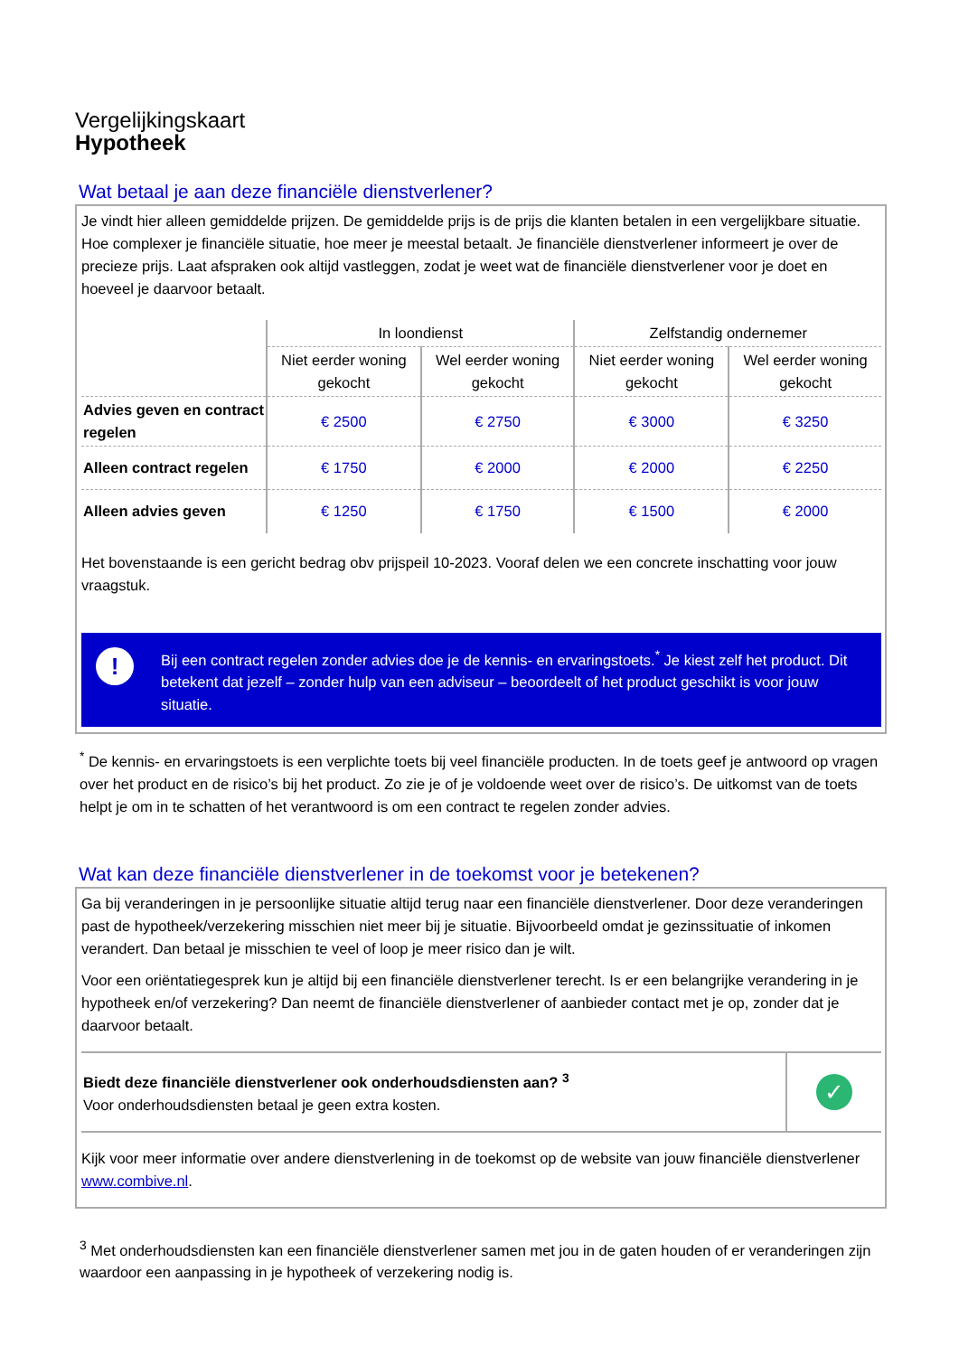Vergelijkingskaart
Hypotheek
Wat betaal je aan deze financiële dienstverlener?
Je vindt hier alleen gemiddelde prijzen. De gemiddelde prijs is de prijs die klanten betalen in een vergelijkbare situatie. Hoe complexer je financiële situatie, hoe meer je meestal betaalt. Je financiële dienstverlener informeert je over de precieze prijs. Laat afspraken ook altijd vastleggen, zodat je weet wat de financiële dienstverlener voor je doet en hoeveel je daarvoor betaalt.
| | In loondienst | | Zelfstandig ondernemer | |
| --- | --- | --- | --- | --- |
| | Niet eerder woning gekocht | Wel eerder woning gekocht | Niet eerder woning gekocht | Wel eerder woning gekocht |
| Advies geven en contract regelen | € 2500 | € 2750 | € 3000 | € 3250 |
| Alleen contract regelen | € 1750 | € 2000 | € 2000 | € 2250 |
| Alleen advies geven | € 1250 | € 1750 | € 1500 | € 2000 |
Het bovenstaande is een gericht bedrag obv prijspeil 10-2023. Vooraf delen we een concrete inschatting voor jouw vraagstuk.
!
Bij een contract regelen zonder advies doe je de kennis- en ervaringstoets.<sup>*</sup> Je kiest zelf het product. Dit betekent dat jezelf – zonder hulp van een adviseur – beoordeelt of het product geschikt is voor jouw situatie.
<sup>*</sup> De kennis- en ervaringstoets is een verplichte toets bij veel financiële producten. In de toets geef je antwoord op vragen over het product en de risico’s bij het product. Zo zie je of je voldoende weet over de risico’s. De uitkomst van de toets helpt je om in te schatten of het verantwoord is om een contract te regelen zonder advies.
Wat kan deze financiële dienstverlener in de toekomst voor je betekenen?
Ga bij veranderingen in je persoonlijke situatie altijd terug naar een financiële dienstverlener. Door deze veranderingen past de hypotheek/verzekering misschien niet meer bij je situatie. Bijvoorbeeld omdat je gezinssituatie of inkomen verandert. Dan betaal je misschien te veel of loop je meer risico dan je wilt.
Voor een oriëntatiegesprek kun je altijd bij een financiële dienstverlener terecht. Is er een belangrijke verandering in je hypotheek en/of verzekering? Dan neemt de financiële dienstverlener of aanbieder contact met je op, zonder dat je daarvoor betaalt.
| Biedt deze financiële dienstverlener ook onderhoudsdiensten aan? <sup>3</sup> Voor onderhoudsdiensten betaal je geen extra kosten. | ✓ |
Kijk voor meer informatie over andere dienstverlening in de toekomst op de website van jouw financiële dienstverlener www.combive.nl.
<sup>3</sup> Met onderhoudsdiensten kan een financiële dienstverlener samen met jou in de gaten houden of er veranderingen zijn waardoor een aanpassing in je hypotheek of verzekering nodig is.